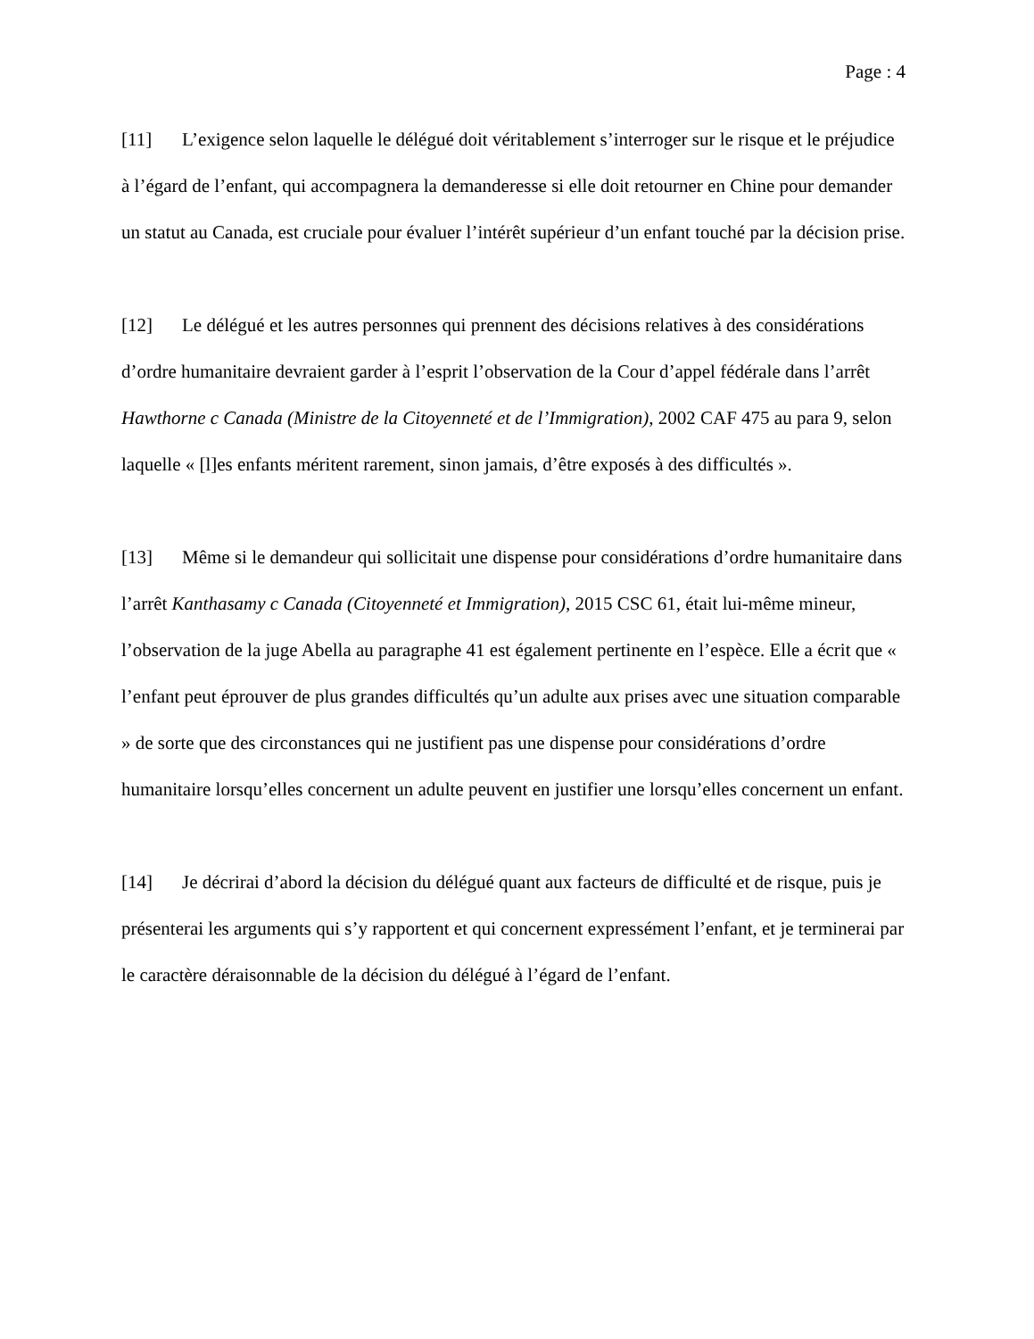Page : 4
[11] L’exigence selon laquelle le délégué doit véritablement s’interroger sur le risque et le préjudice à l’égard de l’enfant, qui accompagnera la demanderesse si elle doit retourner en Chine pour demander un statut au Canada, est cruciale pour évaluer l’intérêt supérieur d’un enfant touché par la décision prise.
[12] Le délégué et les autres personnes qui prennent des décisions relatives à des considérations d’ordre humanitaire devraient garder à l’esprit l’observation de la Cour d’appel fédérale dans l’arrêt Hawthorne c Canada (Ministre de la Citoyenneté et de l’Immigration), 2002 CAF 475 au para 9, selon laquelle « [l]es enfants méritent rarement, sinon jamais, d’être exposés à des difficultés ».
[13] Même si le demandeur qui sollicitait une dispense pour considérations d’ordre humanitaire dans l’arrêt Kanthasamy c Canada (Citoyenneté et Immigration), 2015 CSC 61, était lui-même mineur, l’observation de la juge Abella au paragraphe 41 est également pertinente en l’espèce. Elle a écrit que « l’enfant peut éprouver de plus grandes difficultés qu’un adulte aux prises avec une situation comparable » de sorte que des circonstances qui ne justifient pas une dispense pour considérations d’ordre humanitaire lorsqu’elles concernent un adulte peuvent en justifier une lorsqu’elles concernent un enfant.
[14] Je décrirai d’abord la décision du délégué quant aux facteurs de difficulté et de risque, puis je présenterai les arguments qui s’y rapportent et qui concernent expressément l’enfant, et je terminerai par le caractère déraisonnable de la décision du délégué à l’égard de l’enfant.